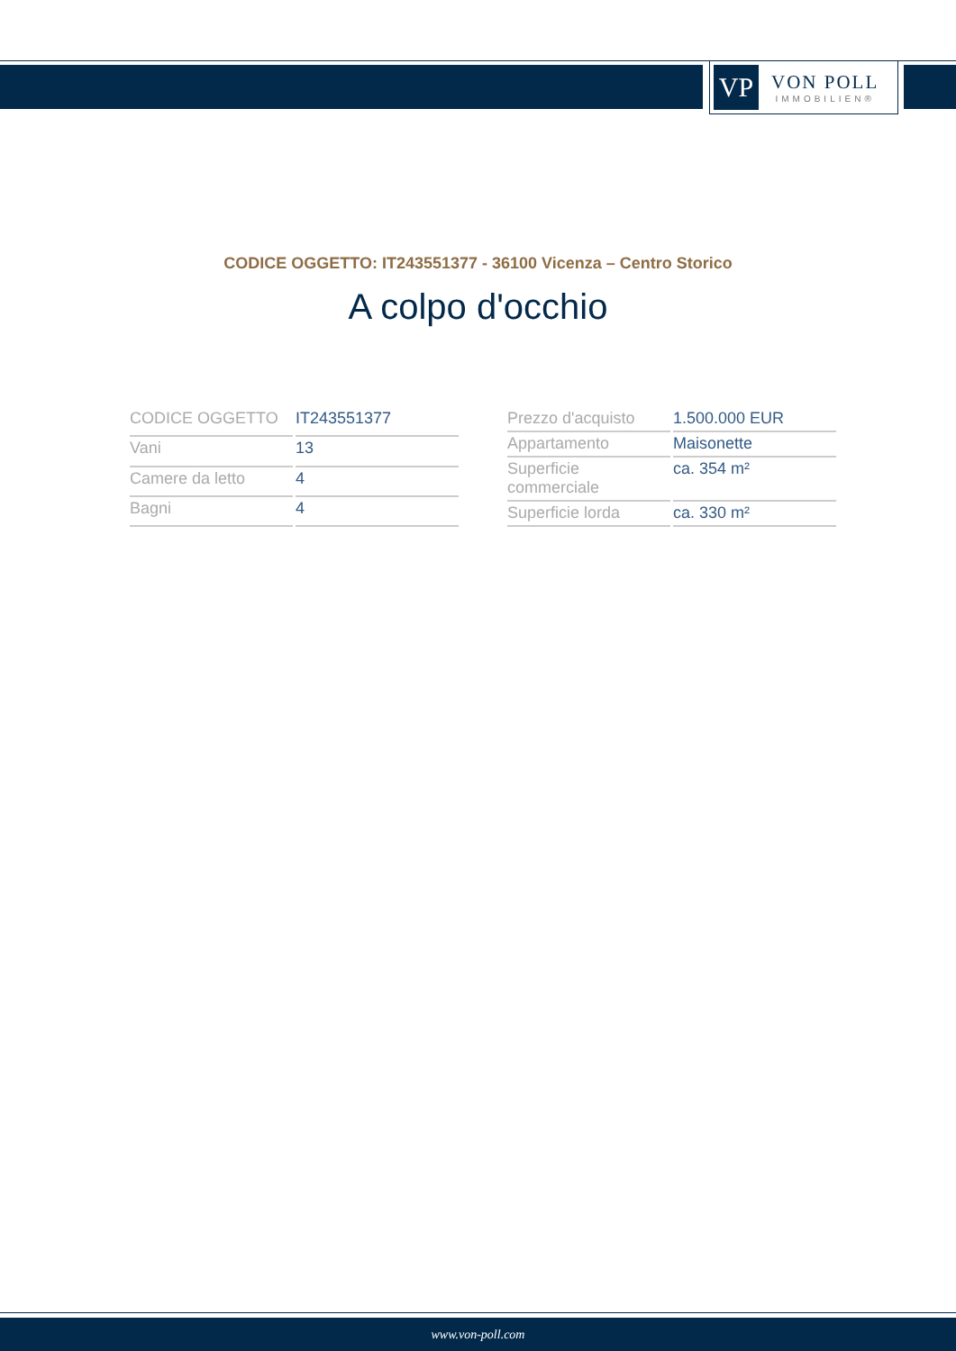VP
VON POLL
IMMOBILIEN®
CODICE OGGETTO: IT243551377 - 36100 Vicenza – Centro Storico
A colpo d'occhio
| CODICE OGGETTO | IT243551377 |
| Vani | 13 |
| Camere da letto | 4 |
| Bagni | 4 |
| Prezzo d'acquisto | 1.500.000 EUR |
| Appartamento | Maisonette |
| Superficie commerciale | ca. 354 m² |
| Superficie lorda | ca. 330 m² |
www.von-poll.com